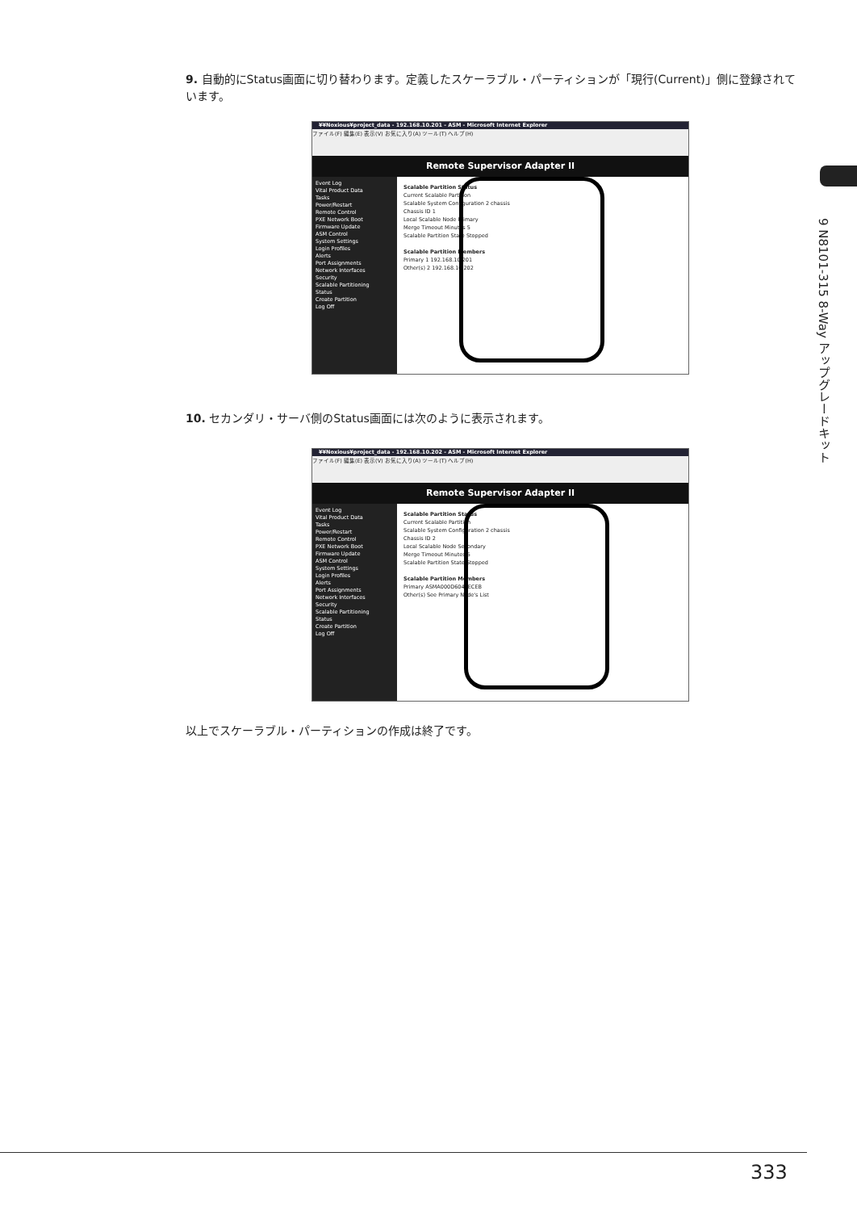9 N8101-315 8-Way アップグレードキット
9. 自動的にStatus画面に切り替わります。定義したスケーラブル・パーティションが「現行(Current)」側に登録されています。
¥¥Noxious¥project_data - 192.168.10.201 - ASM - Microsoft Internet Explorer
ファイル(F) 編集(E) 表示(V) お気に入り(A) ツール(T) ヘルプ(H)
Remote Supervisor Adapter II
Event Log
Vital Product Data
Tasks
Power/Restart
Remote Control
PXE Network Boot
Firmware Update
ASM Control
System Settings
Login Profiles
Alerts
Port Assignments
Network Interfaces
Security
Scalable Partitioning
Status
Create Partition
Log Off
Scalable Partition Status
Current Scalable Partition
Scalable System Configuration 2 chassis
Chassis ID 1
Local Scalable Node Primary
Merge Timeout Minutes 5
Scalable Partition State Stopped
Scalable Partition Members
Primary 1 192.168.10.201
Other(s) 2 192.168.10.202
10. セカンダリ・サーバ側のStatus画面には次のように表示されます。
¥¥Noxious¥project_data - 192.168.10.202 - ASM - Microsoft Internet Explorer
ファイル(F) 編集(E) 表示(V) お気に入り(A) ツール(T) ヘルプ(H)
Remote Supervisor Adapter II
Event Log
Vital Product Data
Tasks
Power/Restart
Remote Control
PXE Network Boot
Firmware Update
ASM Control
System Settings
Login Profiles
Alerts
Port Assignments
Network Interfaces
Security
Scalable Partitioning
Status
Create Partition
Log Off
Scalable Partition Status
Current Scalable Partition
Scalable System Configuration 2 chassis
Chassis ID 2
Local Scalable Node Secondary
Merge Timeout Minutes 5
Scalable Partition State Stopped
Scalable Partition Members
Primary ASMA000D6047ECEB
Other(s) See Primary Node's List
以上でスケーラブル・パーティションの作成は終了です。
333